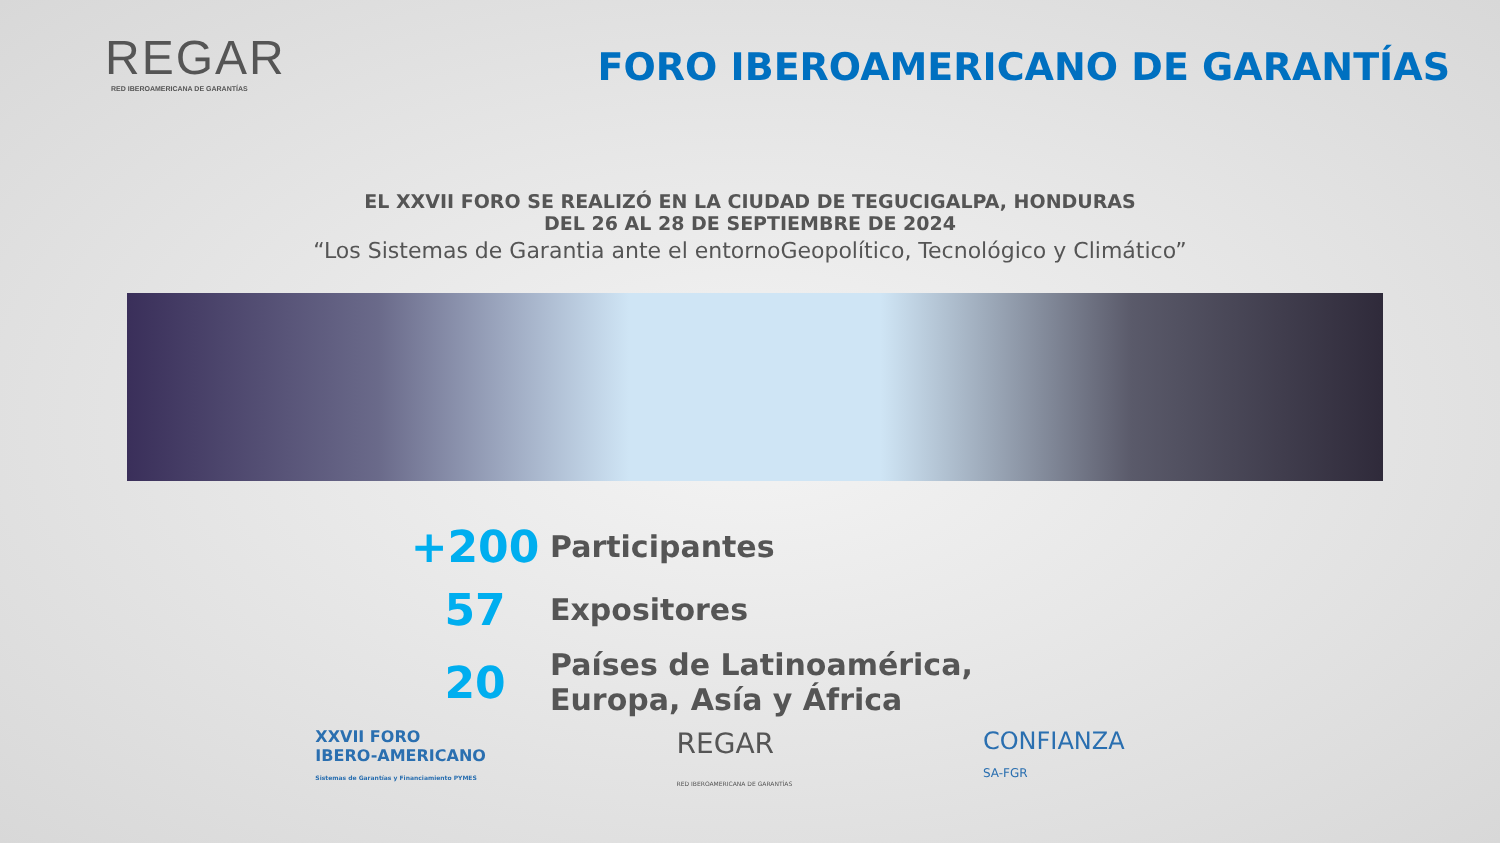REGAR
RED IBEROAMERICANA DE GARANTÍAS
FORO IBEROAMERICANO DE GARANTÍAS
EL XXVII FORO SE REALIZÓ EN LA CIUDAD DE TEGUCIGALPA, HONDURAS
DEL 26 AL 28 DE SEPTIEMBRE DE 2024
“Los Sistemas de Garantia ante el entornoGeopolítico, Tecnológico y Climático”
+200
Participantes
57
Expositores
20
Países de Latinoamérica,
Europa, Asía y África
XXVII FORO
IBERO-AMERICANO
Sistemas de Garantías y Financiamiento PYMES
REGAR
RED IBEROAMERICANA DE GARANTÍAS
CONFIANZA
SA-FGR